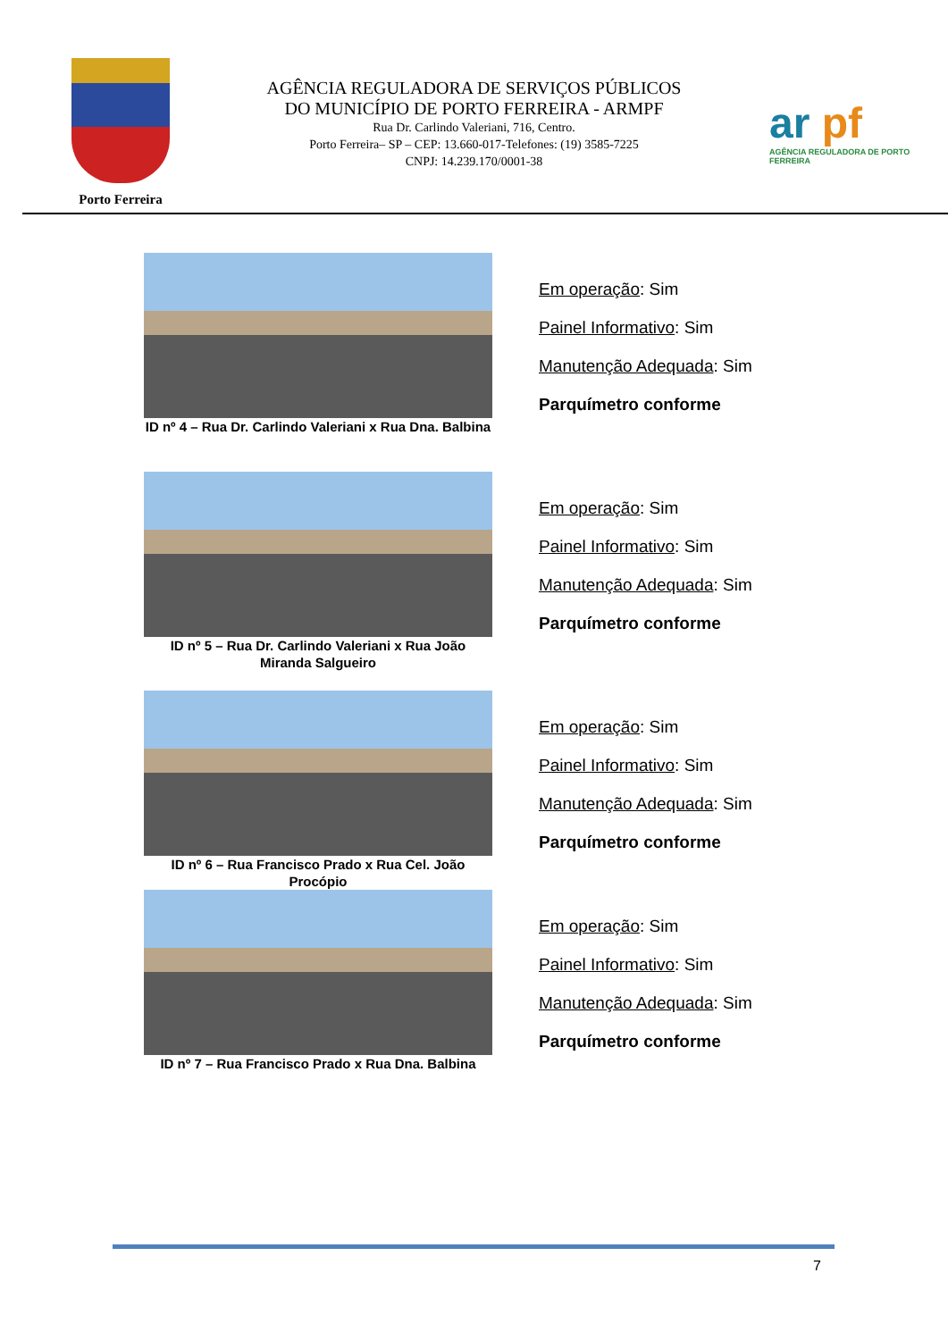Porto Ferreira
AGÊNCIA REGULADORA DE SERVIÇOS PÚBLICOS
DO MUNICÍPIO DE PORTO FERREIRA - ARMPF
Rua Dr. Carlindo Valeriani, 716, Centro.
Porto Ferreira– SP – CEP: 13.660-017-Telefones: (19) 3585-7225
CNPJ: 14.239.170/0001-38
ar pf
AGÊNCIA REGULADORA DE PORTO FERREIRA
ID nº 4 – Rua Dr. Carlindo Valeriani x Rua Dna. Balbina
Em operação: Sim
Painel Informativo: Sim
Manutenção Adequada: Sim
Parquímetro conforme
ID nº 5 – Rua Dr. Carlindo Valeriani x Rua João Miranda Salgueiro
Em operação: Sim
Painel Informativo: Sim
Manutenção Adequada: Sim
Parquímetro conforme
ID nº 6 – Rua Francisco Prado x Rua Cel. João Procópio
Em operação: Sim
Painel Informativo: Sim
Manutenção Adequada: Sim
Parquímetro conforme
ID nº 7 – Rua Francisco Prado x Rua Dna. Balbina
Em operação: Sim
Painel Informativo: Sim
Manutenção Adequada: Sim
Parquímetro conforme
7